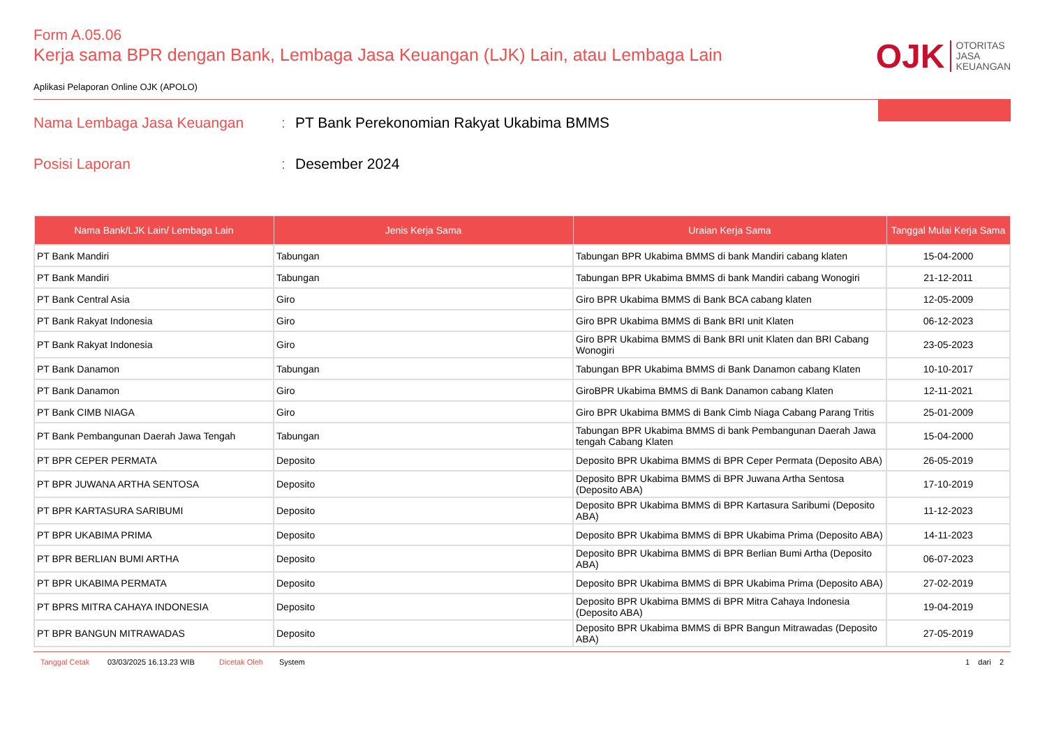Form A.05.06
Kerja sama BPR dengan Bank, Lembaga Jasa Keuangan (LJK) Lain, atau Lembaga Lain
Aplikasi Pelaporan Online OJK (APOLO)
OJK OTORITAS
JASA
KEUANGAN
Nama Lembaga Jasa Keuangan : PT Bank Perekonomian Rakyat Ukabima BMMS
Posisi Laporan : Desember 2024
| Nama Bank/LJK Lain/ Lembaga Lain | Jenis Kerja Sama | Uraian Kerja Sama | Tanggal Mulai Kerja Sama |
| --- | --- | --- | --- |
| PT Bank Mandiri | Tabungan | Tabungan BPR Ukabima BMMS di bank Mandiri cabang klaten | 15-04-2000 |
| PT Bank Mandiri | Tabungan | Tabungan BPR Ukabima BMMS di bank Mandiri cabang Wonogiri | 21-12-2011 |
| PT Bank Central Asia | Giro | Giro BPR Ukabima BMMS di Bank BCA cabang klaten | 12-05-2009 |
| PT Bank Rakyat Indonesia | Giro | Giro BPR Ukabima BMMS di Bank BRI unit Klaten | 06-12-2023 |
| PT Bank Rakyat Indonesia | Giro | Giro BPR Ukabima BMMS di Bank BRI unit Klaten dan BRI Cabang Wonogiri | 23-05-2023 |
| PT Bank Danamon | Tabungan | Tabungan BPR Ukabima BMMS di Bank Danamon cabang Klaten | 10-10-2017 |
| PT Bank Danamon | Giro | GiroBPR Ukabima BMMS di Bank Danamon cabang Klaten | 12-11-2021 |
| PT Bank CIMB NIAGA | Giro | Giro BPR Ukabima BMMS di Bank Cimb Niaga Cabang Parang Tritis | 25-01-2009 |
| PT Bank Pembangunan Daerah Jawa Tengah | Tabungan | Tabungan BPR Ukabima BMMS di bank Pembangunan Daerah Jawa tengah Cabang Klaten | 15-04-2000 |
| PT BPR CEPER PERMATA | Deposito | Deposito BPR Ukabima BMMS di BPR Ceper Permata (Deposito ABA) | 26-05-2019 |
| PT BPR JUWANA ARTHA SENTOSA | Deposito | Deposito BPR Ukabima BMMS di BPR Juwana Artha Sentosa (Deposito ABA) | 17-10-2019 |
| PT BPR KARTASURA SARIBUMI | Deposito | Deposito BPR Ukabima BMMS di BPR Kartasura Saribumi (Deposito ABA) | 11-12-2023 |
| PT BPR UKABIMA PRIMA | Deposito | Deposito BPR Ukabima BMMS di BPR Ukabima Prima (Deposito ABA) | 14-11-2023 |
| PT BPR BERLIAN BUMI ARTHA | Deposito | Deposito BPR Ukabima BMMS di BPR Berlian Bumi Artha (Deposito ABA) | 06-07-2023 |
| PT BPR UKABIMA PERMATA | Deposito | Deposito BPR Ukabima BMMS di BPR Ukabima Prima (Deposito ABA) | 27-02-2019 |
| PT BPRS MITRA CAHAYA INDONESIA | Deposito | Deposito BPR Ukabima BMMS di BPR Mitra Cahaya Indonesia (Deposito ABA) | 19-04-2019 |
| PT BPR BANGUN MITRAWADAS | Deposito | Deposito BPR Ukabima BMMS di BPR Bangun Mitrawadas (Deposito ABA) | 27-05-2019 |
Tanggal Cetak 03/03/2025 16.13.23 WIB Dicetak Oleh System 1 dari 2